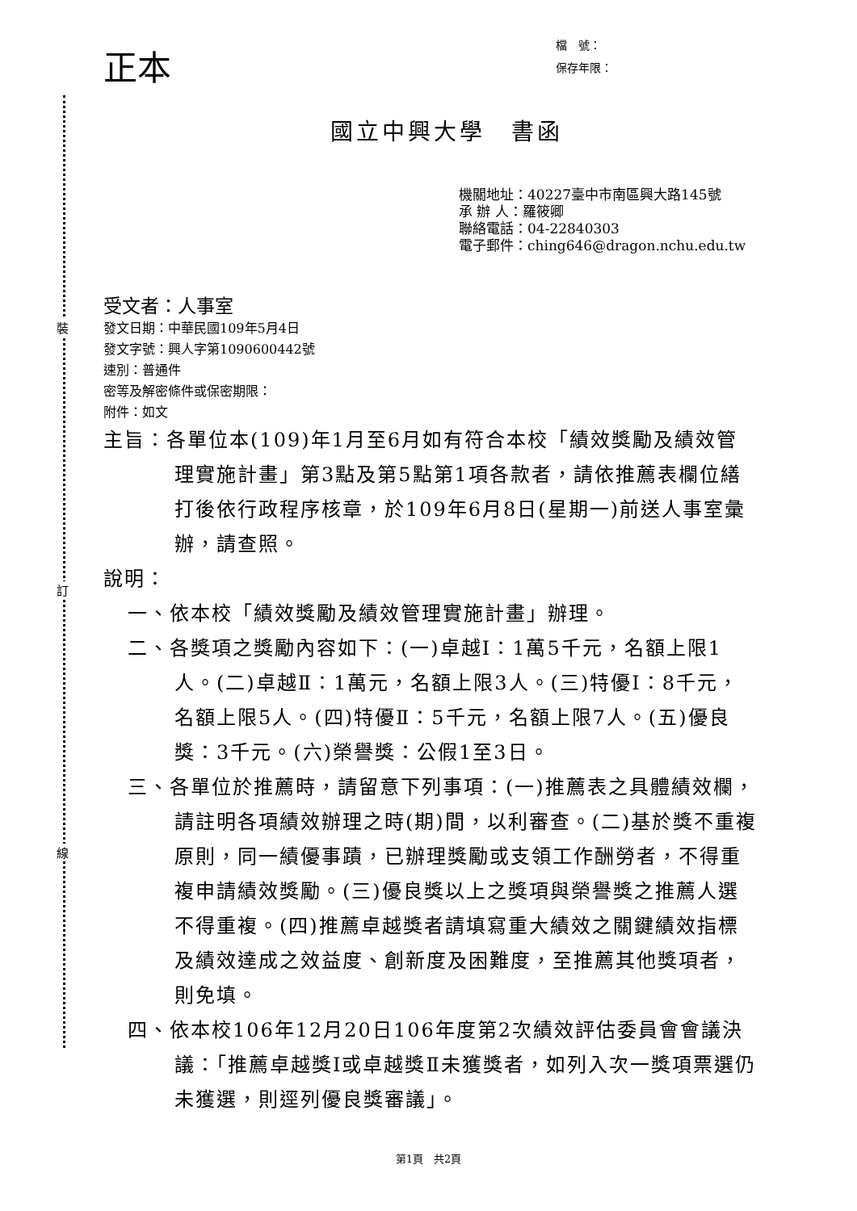裝
訂
線
正本
檔　號：
保存年限：
國立中興大學　書函
機關地址：40227臺中市南區興大路145號
承 辦 人：羅筱卿
聯絡電話：04-22840303
電子郵件：ching646@dragon.nchu.edu.tw
受文者：人事室
發文日期：中華民國109年5月4日
發文字號：興人字第1090600442號
速別：普通件
密等及解密條件或保密期限：
附件：如文
主旨：各單位本(109)年1月至6月如有符合本校「績效獎勵及績效管理實施計畫」第3點及第5點第1項各款者，請依推薦表欄位繕打後依行政程序核章，於109年6月8日(星期一)前送人事室彙辦，請查照。
說明：
一、依本校「績效獎勵及績效管理實施計畫」辦理。
二、各獎項之獎勵內容如下：(一)卓越Ⅰ：1萬5千元，名額上限1人。(二)卓越Ⅱ：1萬元，名額上限3人。(三)特優Ⅰ：8千元，名額上限5人。(四)特優Ⅱ：5千元，名額上限7人。(五)優良獎：3千元。(六)榮譽獎：公假1至3日。
三、各單位於推薦時，請留意下列事項：(一)推薦表之具體績效欄，請註明各項績效辦理之時(期)間，以利審查。(二)基於獎不重複原則，同一績優事蹟，已辦理獎勵或支領工作酬勞者，不得重複申請績效獎勵。(三)優良獎以上之獎項與榮譽獎之推薦人選不得重複。(四)推薦卓越獎者請填寫重大績效之關鍵績效指標及績效達成之效益度、創新度及困難度，至推薦其他獎項者，則免填。
四、依本校106年12月20日106年度第2次績效評估委員會會議決議：「推薦卓越獎I或卓越獎Ⅱ未獲獎者，如列入次一獎項票選仍未獲選，則逕列優良獎審議」。
第1頁　共2頁